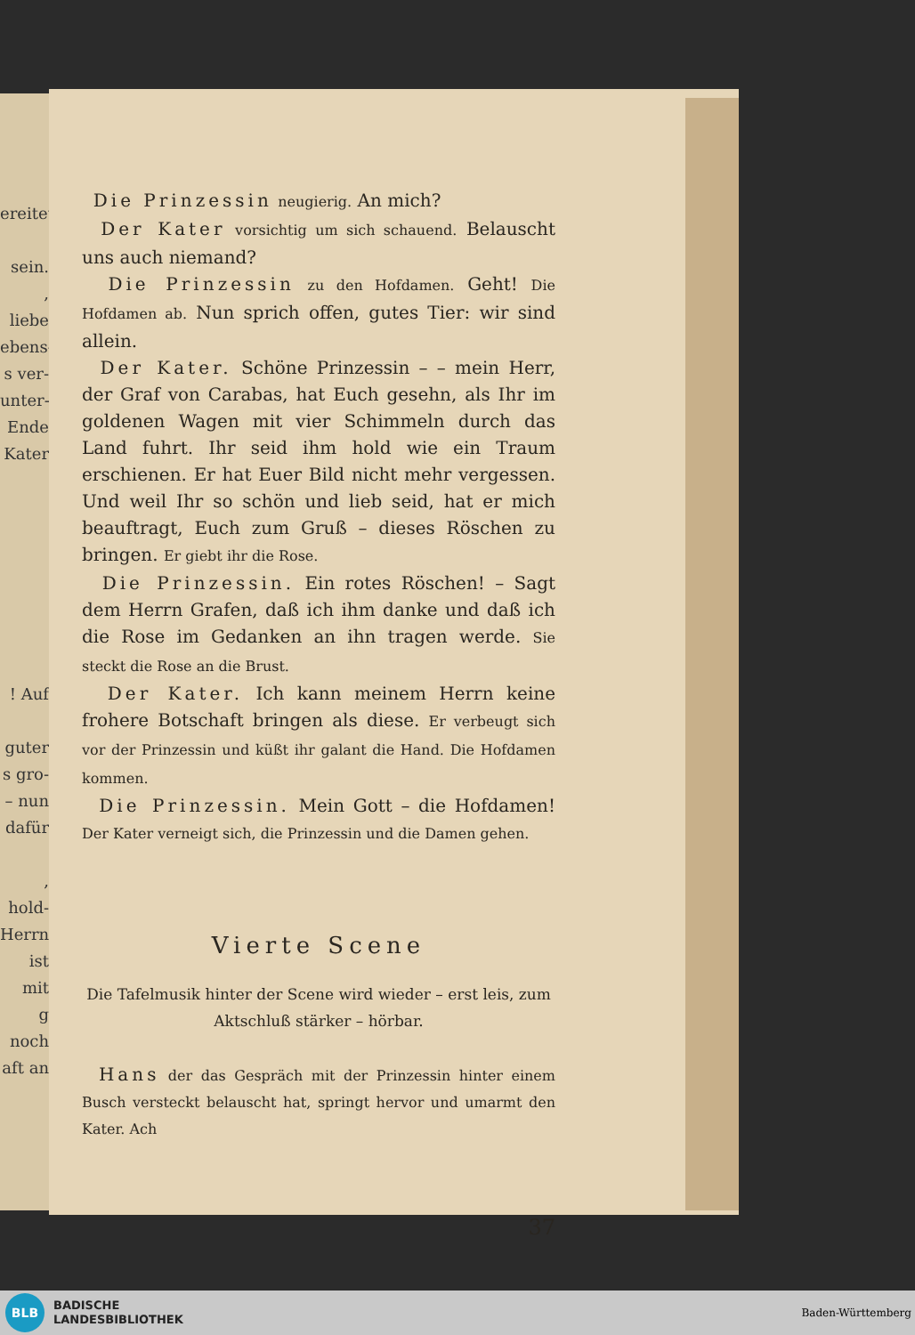ereitet
sein.
, liebe
ebens-
s ver-
unter-
Ende
Kater
! Auf
guter
s gro-
– nun
dafür
, hold-
Herrn,
ist mit
g noch
aft an
Die Prinzessin neugierig. An mich?
Der Kater vorsichtig um sich schauend. Belauscht uns auch niemand?
Die Prinzessin zu den Hofdamen. Geht! Die Hofdamen ab. Nun sprich offen, gutes Tier: wir sind allein.
Der Kater. Schöne Prinzessin – – mein Herr, der Graf von Carabas, hat Euch gesehn, als Ihr im goldenen Wagen mit vier Schimmeln durch das Land fuhrt. Ihr seid ihm hold wie ein Traum erschienen. Er hat Euer Bild nicht mehr vergessen. Und weil Ihr so schön und lieb seid, hat er mich beauftragt, Euch zum Gruß – dieses Röschen zu bringen. Er giebt ihr die Rose.
Die Prinzessin. Ein rotes Röschen! – Sagt dem Herrn Grafen, daß ich ihm danke und daß ich die Rose im Gedanken an ihn tragen werde. Sie steckt die Rose an die Brust.
Der Kater. Ich kann meinem Herrn keine frohere Botschaft bringen als diese. Er verbeugt sich vor der Prinzessin und küßt ihr galant die Hand. Die Hofdamen kommen.
Die Prinzessin. Mein Gott – die Hofdamen! Der Kater verneigt sich, die Prinzessin und die Damen gehen.
Vierte Scene
Die Tafelmusik hinter der Scene wird wieder – erst leis, zum Aktschluß stärker – hörbar.
Hans der das Gespräch mit der Prinzessin hinter einem Busch versteckt belauscht hat, springt hervor und umarmt den Kater. Ach
37
BLB
BADISCHE
LANDESBIBLIOTHEK
Baden-Württemberg